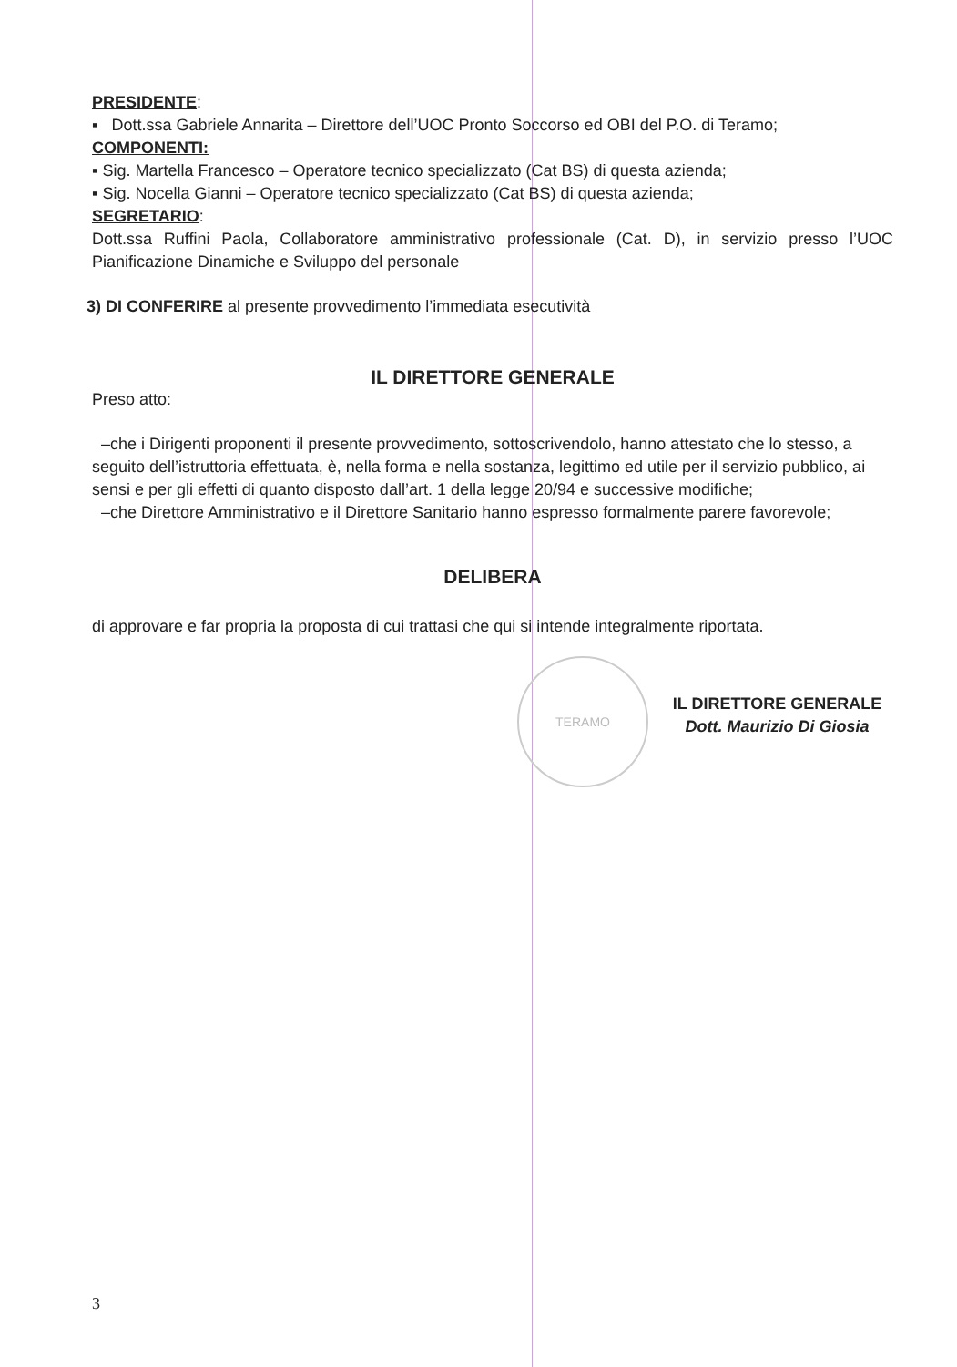TERAMO
PRESIDENTE:
▪ Dott.ssa Gabriele Annarita – Direttore dell’UOC Pronto Soccorso ed OBI del P.O. di Teramo;
COMPONENTI:
▪ Sig. Martella Francesco – Operatore tecnico specializzato (Cat BS) di questa azienda;
▪ Sig. Nocella Gianni – Operatore tecnico specializzato (Cat BS) di questa azienda;
SEGRETARIO:
Dott.ssa Ruffini Paola, Collaboratore amministrativo professionale (Cat. D), in servizio presso l’UOC Pianificazione Dinamiche e Sviluppo del personale
3) DI CONFERIRE al presente provvedimento l’immediata esecutività
IL DIRETTORE GENERALE
Preso atto:
–che i Dirigenti proponenti il presente provvedimento, sottoscrivendolo, hanno attestato che lo stesso, a seguito dell’istruttoria effettuata, è, nella forma e nella sostanza, legittimo ed utile per il servizio pubblico, ai sensi e per gli effetti di quanto disposto dall’art. 1 della legge 20/94 e successive modifiche;
–che Direttore Amministrativo e il Direttore Sanitario hanno espresso formalmente parere favorevole;
DELIBERA
di approvare e far propria la proposta di cui trattasi che qui si intende integralmente riportata.
IL DIRETTORE GENERALE
Dott. Maurizio Di Giosia
3